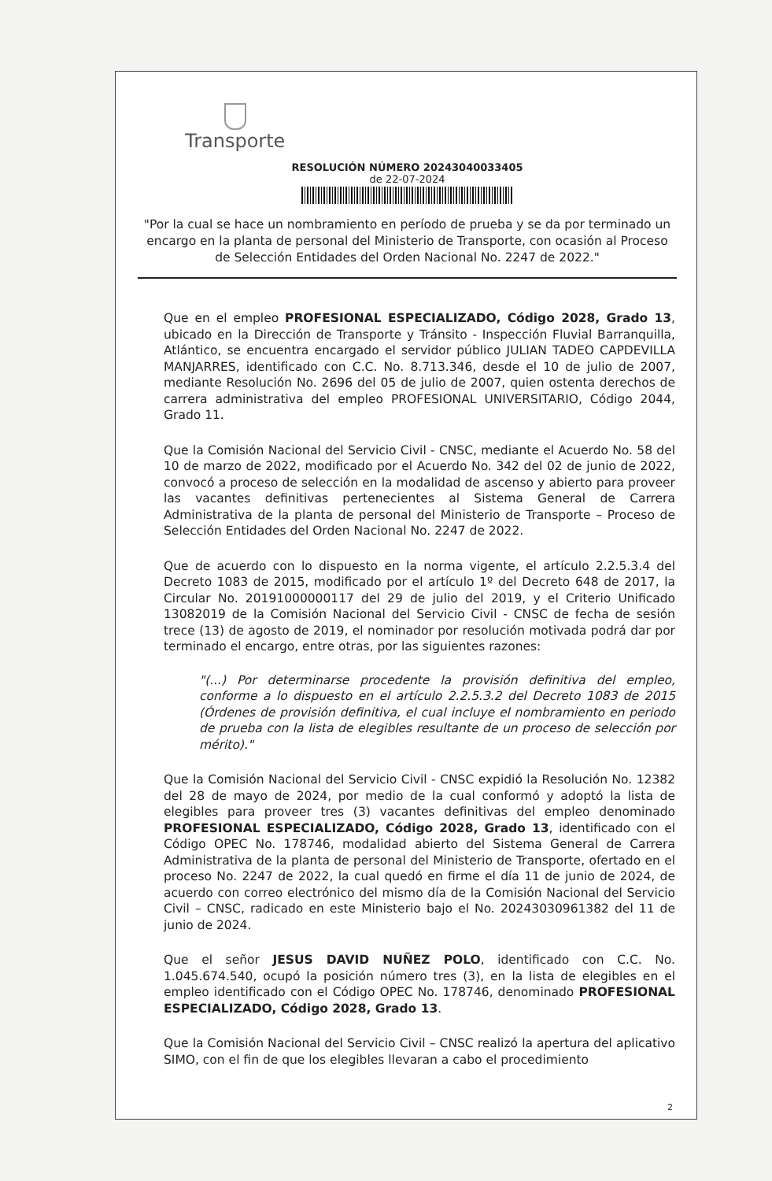Transporte
RESOLUCIÓN NÚMERO 20243040033405
de 22-07-2024
"Por la cual se hace un nombramiento en período de prueba y se da por terminado un encargo en la planta de personal del Ministerio de Transporte, con ocasión al Proceso de Selección Entidades del Orden Nacional No. 2247 de 2022."
Que en el empleo PROFESIONAL ESPECIALIZADO, Código 2028, Grado 13, ubicado en la Dirección de Transporte y Tránsito - Inspección Fluvial Barranquilla, Atlántico, se encuentra encargado el servidor público JULIAN TADEO CAPDEVILLA MANJARRES, identificado con C.C. No. 8.713.346, desde el 10 de julio de 2007, mediante Resolución No. 2696 del 05 de julio de 2007, quien ostenta derechos de carrera administrativa del empleo PROFESIONAL UNIVERSITARIO, Código 2044, Grado 11.
Que la Comisión Nacional del Servicio Civil - CNSC, mediante el Acuerdo No. 58 del 10 de marzo de 2022, modificado por el Acuerdo No. 342 del 02 de junio de 2022, convocó a proceso de selección en la modalidad de ascenso y abierto para proveer las vacantes definitivas pertenecientes al Sistema General de Carrera Administrativa de la planta de personal del Ministerio de Transporte – Proceso de Selección Entidades del Orden Nacional No. 2247 de 2022.
Que de acuerdo con lo dispuesto en la norma vigente, el artículo 2.2.5.3.4 del Decreto 1083 de 2015, modificado por el artículo 1º del Decreto 648 de 2017, la Circular No. 20191000000117 del 29 de julio del 2019, y el Criterio Unificado 13082019 de la Comisión Nacional del Servicio Civil - CNSC de fecha de sesión trece (13) de agosto de 2019, el nominador por resolución motivada podrá dar por terminado el encargo, entre otras, por las siguientes razones:
"(...) Por determinarse procedente la provisión definitiva del empleo, conforme a lo dispuesto en el artículo 2.2.5.3.2 del Decreto 1083 de 2015 (Órdenes de provisión definitiva, el cual incluye el nombramiento en periodo de prueba con la lista de elegibles resultante de un proceso de selección por mérito)."
Que la Comisión Nacional del Servicio Civil - CNSC expidió la Resolución No. 12382 del 28 de mayo de 2024, por medio de la cual conformó y adoptó la lista de elegibles para proveer tres (3) vacantes definitivas del empleo denominado PROFESIONAL ESPECIALIZADO, Código 2028, Grado 13, identificado con el Código OPEC No. 178746, modalidad abierto del Sistema General de Carrera Administrativa de la planta de personal del Ministerio de Transporte, ofertado en el proceso No. 2247 de 2022, la cual quedó en firme el día 11 de junio de 2024, de acuerdo con correo electrónico del mismo día de la Comisión Nacional del Servicio Civil – CNSC, radicado en este Ministerio bajo el No. 20243030961382 del 11 de junio de 2024.
Que el señor JESUS DAVID NUÑEZ POLO, identificado con C.C. No. 1.045.674.540, ocupó la posición número tres (3), en la lista de elegibles en el empleo identificado con el Código OPEC No. 178746, denominado PROFESIONAL ESPECIALIZADO, Código 2028, Grado 13.
Que la Comisión Nacional del Servicio Civil – CNSC realizó la apertura del aplicativo SIMO, con el fin de que los elegibles llevaran a cabo el procedimiento
2